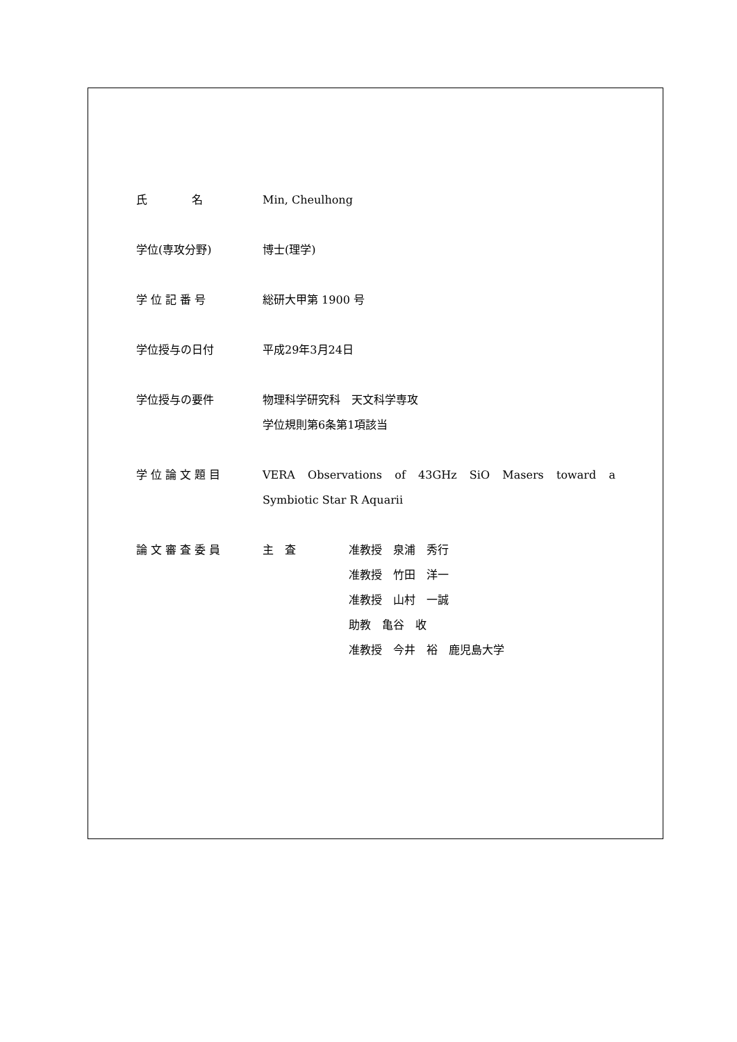氏　　　　名 Min, Cheulhong
学位(専攻分野) 博士(理学)
学 位 記 番 号 総研大甲第 1900 号
学位授与の日付 平成29年3月24日
学位授与の要件 物理科学研究科　天文科学専攻
学位規則第6条第1項該当
学 位 論 文 題 目 VERA Observations of 43GHz SiO Masers toward a
Symbiotic Star R Aquarii
論 文 審 査 委 員 主　査 准教授　泉浦　秀行
准教授　竹田　洋一
准教授　山村　一誠
助教　亀谷　收
准教授　今井　裕　鹿児島大学